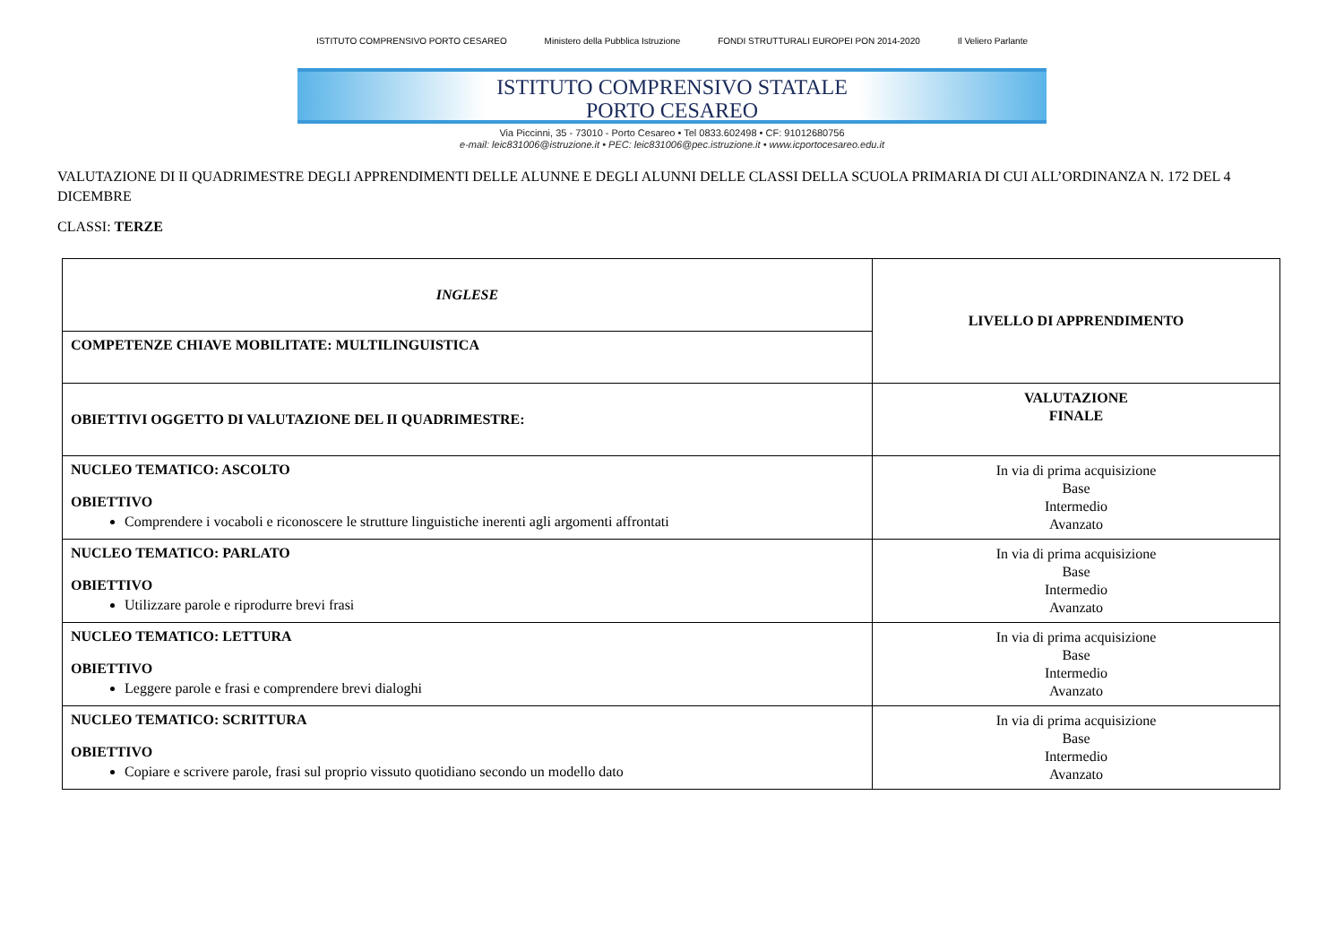ISTITUTO COMPRENSIVO PORTO CESAREO Ministero della Pubblica Istruzione FONDI STRUTTURALI EUROPEI PON 2014-2020 Il Veliero Parlante
ISTITUTO COMPRENSIVO STATALE
PORTO CESAREO
Via Piccinni, 35 - 73010 - Porto Cesareo • Tel 0833.602498 • CF: 91012680756
e-mail: leic831006@istruzione.it • PEC: leic831006@pec.istruzione.it • www.icportocesareo.edu.it
VALUTAZIONE DI II QUADRIMESTRE DEGLI APPRENDIMENTI DELLE ALUNNE E DEGLI ALUNNI DELLE CLASSI DELLA SCUOLA PRIMARIA DI CUI ALL’ORDINANZA N. 172 DEL 4 DICEMBRE
CLASSI: TERZE
| INGLESE | LIVELLO DI APPRENDIMENTO |
| COMPETENZE CHIAVE MOBILITATE: MULTILINGUISTICA | |
| OBIETTIVI OGGETTO DI VALUTAZIONE DEL II QUADRIMESTRE: | VALUTAZIONE FINALE |
| NUCLEO TEMATICO: ASCOLTO OBIETTIVO Comprendere i vocaboli e riconoscere le strutture linguistiche inerenti agli argomenti affrontati | In via di prima acquisizione Base Intermedio Avanzato |
| NUCLEO TEMATICO: PARLATO OBIETTIVO Utilizzare parole e riprodurre brevi frasi | In via di prima acquisizione Base Intermedio Avanzato |
| NUCLEO TEMATICO: LETTURA OBIETTIVO Leggere parole e frasi e comprendere brevi dialoghi | In via di prima acquisizione Base Intermedio Avanzato |
| NUCLEO TEMATICO: SCRITTURA OBIETTIVO Copiare e scrivere parole, frasi sul proprio vissuto quotidiano secondo un modello dato | In via di prima acquisizione Base Intermedio Avanzato |